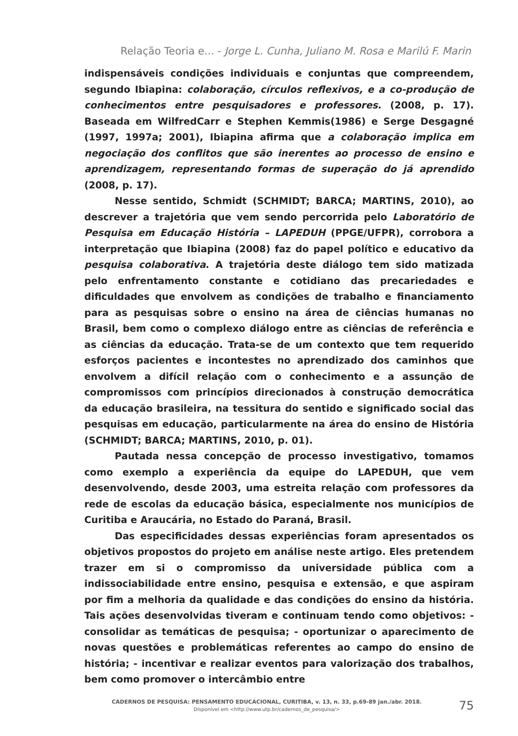Relação Teoria e... - Jorge L. Cunha, Juliano M. Rosa e Marilú F. Marin
indispensáveis condições individuais e conjuntas que compreendem, segundo Ibiapina: colaboração, círculos reflexivos, e a co-produção de conhecimentos entre pesquisadores e professores. (2008, p. 17). Baseada em WilfredCarr e Stephen Kemmis(1986) e Serge Desgagné (1997, 1997a; 2001), Ibiapina afirma que a colaboração implica em negociação dos conflitos que são inerentes ao processo de ensino e aprendizagem, representando formas de superação do já aprendido (2008, p. 17).
Nesse sentido, Schmidt (SCHMIDT; BARCA; MARTINS, 2010), ao descrever a trajetória que vem sendo percorrida pelo Laboratório de Pesquisa em Educação História – LAPEDUH (PPGE/UFPR), corrobora a interpretação que Ibiapina (2008) faz do papel político e educativo da pesquisa colaborativa. A trajetória deste diálogo tem sido matizada pelo enfrentamento constante e cotidiano das precariedades e dificuldades que envolvem as condições de trabalho e financiamento para as pesquisas sobre o ensino na área de ciências humanas no Brasil, bem como o complexo diálogo entre as ciências de referência e as ciências da educação. Trata-se de um contexto que tem requerido esforços pacientes e incontestes no aprendizado dos caminhos que envolvem a difícil relação com o conhecimento e a assunção de compromissos com princípios direcionados à construção democrática da educação brasileira, na tessitura do sentido e significado social das pesquisas em educação, particularmente na área do ensino de História (SCHMIDT; BARCA; MARTINS, 2010, p. 01).
Pautada nessa concepção de processo investigativo, tomamos como exemplo a experiência da equipe do LAPEDUH, que vem desenvolvendo, desde 2003, uma estreita relação com professores da rede de escolas da educação básica, especialmente nos municípios de Curitiba e Araucária, no Estado do Paraná, Brasil.
Das especificidades dessas experiências foram apresentados os objetivos propostos do projeto em análise neste artigo. Eles pretendem trazer em si o compromisso da universidade pública com a indissociabilidade entre ensino, pesquisa e extensão, e que aspiram por fim a melhoria da qualidade e das condições do ensino da história. Tais ações desenvolvidas tiveram e continuam tendo como objetivos: - consolidar as temáticas de pesquisa; - oportunizar o aparecimento de novas questões e problemáticas referentes ao campo do ensino de história; - incentivar e realizar eventos para valorização dos trabalhos, bem como promover o intercâmbio entre
CADERNOS DE PESQUISA: PENSAMENTO EDUCACIONAL, CURITIBA, v. 13, n. 33, p.69-89 jan./abr. 2018.
Disponível em <http://www.utp.br/cadernos_de_pesquisa/>
75